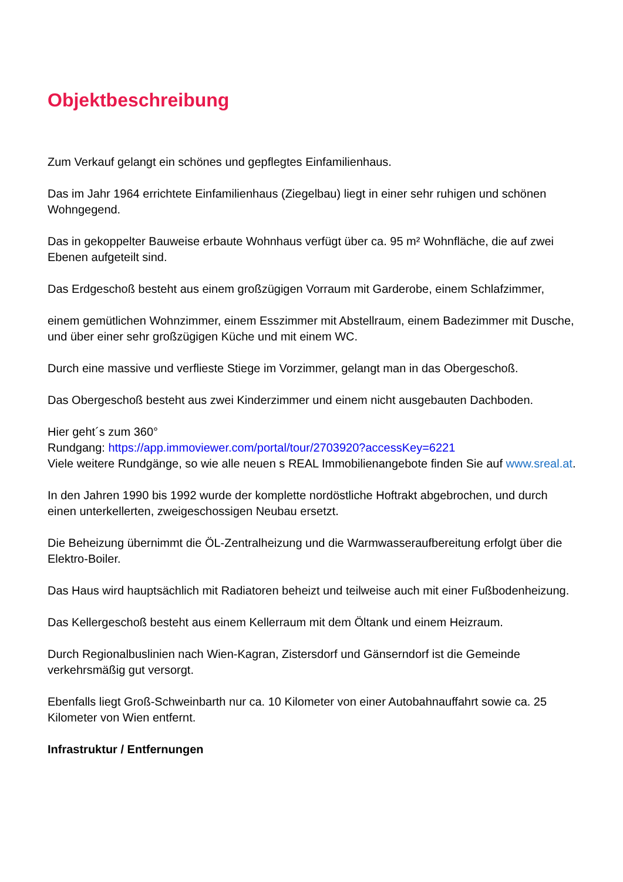Objektbeschreibung
Zum Verkauf gelangt ein schönes und gepflegtes Einfamilienhaus.
Das im Jahr 1964 errichtete Einfamilienhaus (Ziegelbau) liegt in einer sehr ruhigen und schönen Wohngegend.
Das in gekoppelter Bauweise erbaute Wohnhaus verfügt über ca. 95 m² Wohnfläche, die auf zwei Ebenen aufgeteilt sind.
Das Erdgeschoß besteht aus einem großzügigen Vorraum mit Garderobe, einem Schlafzimmer,
einem gemütlichen Wohnzimmer, einem Esszimmer mit Abstellraum, einem Badezimmer mit Dusche, und über einer sehr großzügigen Küche und mit einem WC.
Durch eine massive und verflieste Stiege im Vorzimmer, gelangt man in das Obergeschoß.
Das Obergeschoß besteht aus zwei Kinderzimmer und einem nicht ausgebauten Dachboden.
Hier geht´s zum 360°
Rundgang: https://app.immoviewer.com/portal/tour/2703920?accessKey=6221
Viele weitere Rundgänge, so wie alle neuen s REAL Immobilienangebote finden Sie auf www.sreal.at.
In den Jahren 1990 bis 1992 wurde der komplette nordöstliche Hoftrakt abgebrochen, und durch einen unterkellerten, zweigeschossigen Neubau ersetzt.
Die Beheizung übernimmt die ÖL-Zentralheizung und die Warmwasseraufbereitung erfolgt über die Elektro-Boiler.
Das Haus wird hauptsächlich mit Radiatoren beheizt und teilweise auch mit einer Fußbodenheizung.
Das Kellergeschoß besteht aus einem Kellerraum mit dem Öltank und einem Heizraum.
Durch Regionalbuslinien nach Wien-Kagran, Zistersdorf und Gänserndorf ist die Gemeinde verkehrsmäßig gut versorgt.
Ebenfalls liegt Groß-Schweinbarth nur ca. 10 Kilometer von einer Autobahnauffahrt sowie ca. 25 Kilometer von Wien entfernt.
Infrastruktur / Entfernungen